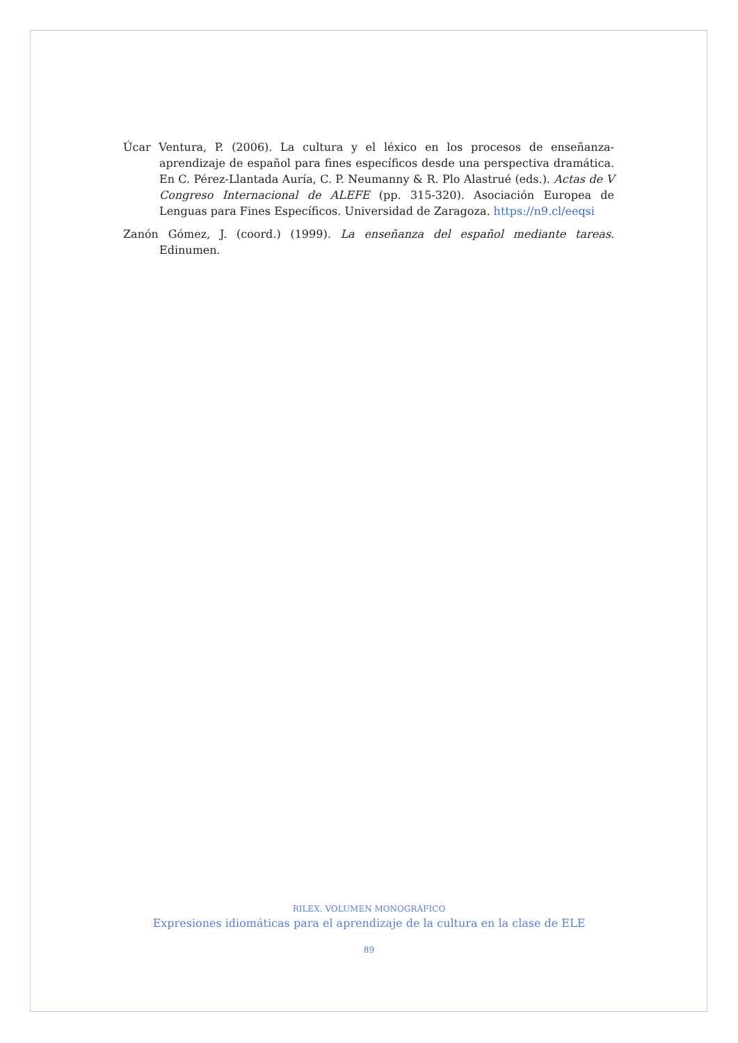Úcar Ventura, P. (2006). La cultura y el léxico en los procesos de enseñanza-aprendizaje de español para fines específicos desde una perspectiva dramática. En C. Pérez-Llantada Auría, C. P. Neumanny & R. Plo Alastrué (eds.). Actas de V Congreso Internacional de ALEFE (pp. 315-320). Asociación Europea de Lenguas para Fines Específicos. Universidad de Zaragoza. https://n9.cl/eeqsi
Zanón Gómez, J. (coord.) (1999). La enseñanza del español mediante tareas. Edinumen.
RILEX. VOLUMEN MONOGRÁFICO
Expresiones idiomáticas para el aprendizaje de la cultura en la clase de ELE
89